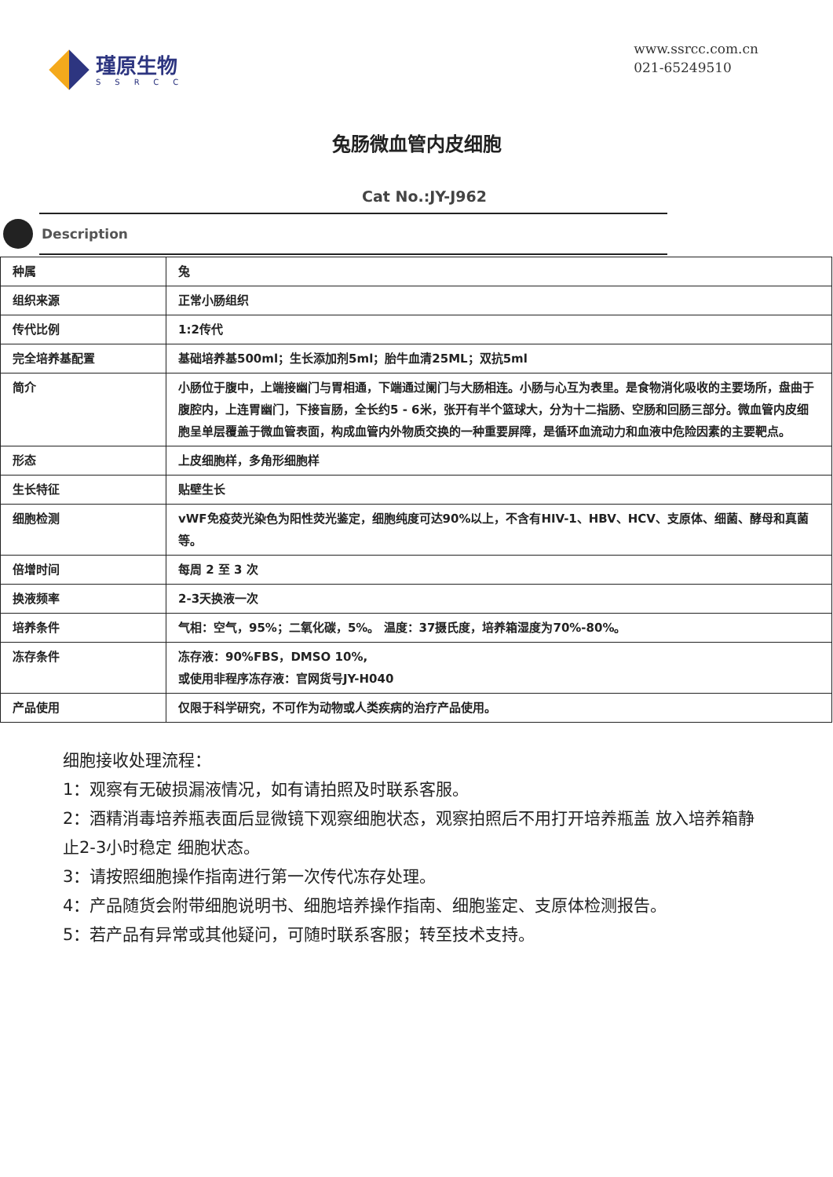瑾原生物
SSRCC
www.ssrcc.com.cn
021-65249510
兔肠微血管内皮细胞
Cat No.:JY-J962
Description
| 种属 | 兔 |
| 组织来源 | 正常小肠组织 |
| 传代比例 | 1:2传代 |
| 完全培养基配置 | 基础培养基500ml；生长添加剂5ml；胎牛血清25ML；双抗5ml |
| 简介 | 小肠位于腹中，上端接幽门与胃相通，下端通过阑门与大肠相连。小肠与心互为表里。是食物消化吸收的主要场所，盘曲于腹腔内，上连胃幽门，下接盲肠，全长约5 - 6米，张开有半个篮球大，分为十二指肠、空肠和回肠三部分。微血管内皮细胞呈单层覆盖于微血管表面，构成血管内外物质交换的一种重要屏障，是循环血流动力和血液中危险因素的主要靶点。 |
| 形态 | 上皮细胞样，多角形细胞样 |
| 生长特征 | 贴壁生长 |
| 细胞检测 | vWF免疫荧光染色为阳性荧光鉴定，细胞纯度可达90%以上，不含有HIV-1、HBV、HCV、支原体、细菌、酵母和真菌等。 |
| 倍增时间 | 每周 2 至 3 次 |
| 换液频率 | 2-3天换液一次 |
| 培养条件 | 气相：空气，95%；二氧化碳，5%。 温度：37摄氏度，培养箱湿度为70%-80%。 |
| 冻存条件 | 冻存液：90%FBS，DMSO 10%, 或使用非程序冻存液：官网货号JY-H040 |
| 产品使用 | 仅限于科学研究，不可作为动物或人类疾病的治疗产品使用。 |
细胞接收处理流程：
1：观察有无破损漏液情况，如有请拍照及时联系客服。
2：酒精消毒培养瓶表面后显微镜下观察细胞状态，观察拍照后不用打开培养瓶盖 放入培养箱静止2-3小时稳定 细胞状态。
3：请按照细胞操作指南进行第一次传代冻存处理。
4：产品随货会附带细胞说明书、细胞培养操作指南、细胞鉴定、支原体检测报告。
5：若产品有异常或其他疑问，可随时联系客服；转至技术支持。